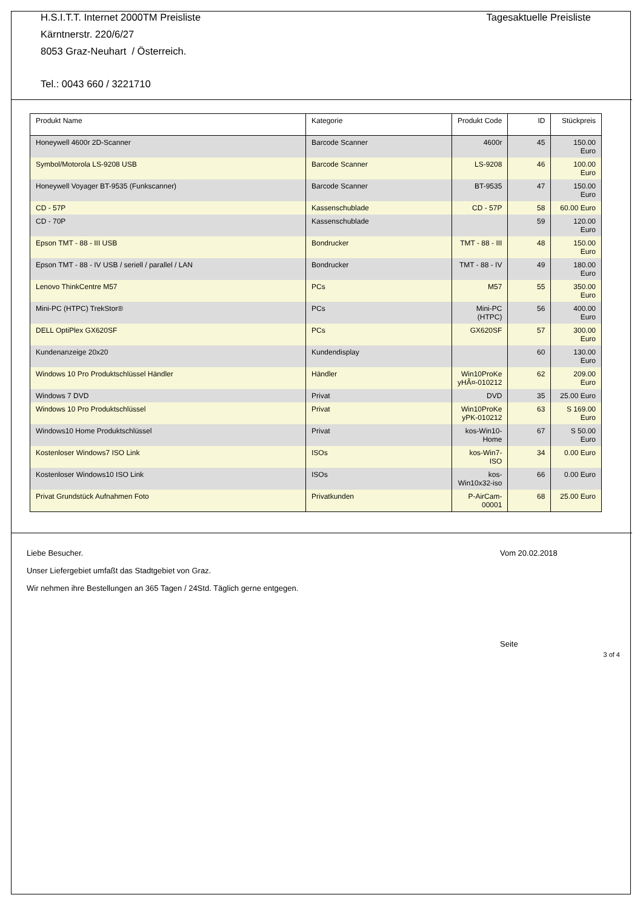Tagesaktuelle Preisliste
H.S.I.T.T. Internet 2000TM Preisliste
Kärntnerstr. 220/6/27
8053 Graz-Neuhart / Österreich.
Tel.: 0043 660 / 3221710
| Produkt Name | Kategorie | Produkt Code | ID | Stückpreis |
| --- | --- | --- | --- | --- |
| Honeywell 4600r 2D-Scanner | Barcode Scanner | 4600r | 45 | 150.00 Euro |
| Symbol/Motorola LS-9208 USB | Barcode Scanner | LS-9208 | 46 | 100.00 Euro |
| Honeywell Voyager BT-9535 (Funkscanner) | Barcode Scanner | BT-9535 | 47 | 150.00 Euro |
| CD - 57P | Kassenschublade | CD - 57P | 58 | 60.00 Euro |
| CD - 70P | Kassenschublade | | 59 | 120.00 Euro |
| Epson TMT - 88 - III USB | Bondrucker | TMT - 88 - III | 48 | 150.00 Euro |
| Epson TMT - 88 - IV USB / seriell / parallel / LAN | Bondrucker | TMT - 88 - IV | 49 | 180.00 Euro |
| Lenovo ThinkCentre M57 | PCs | M57 | 55 | 350.00 Euro |
| Mini-PC (HTPC) TrekStor® | PCs | Mini-PC (HTPC) | 56 | 400.00 Euro |
| DELL OptiPlex GX620SF | PCs | GX620SF | 57 | 300.00 Euro |
| Kundenanzeige 20x20 | Kundendisplay | | 60 | 130.00 Euro |
| Windows 10 Pro Produktschlüssel Händler | Händler | Win10ProKe yHÃ¤-010212 | 62 | 209.00 Euro |
| Windows 7 DVD | Privat | DVD | 35 | 25.00 Euro |
| Windows 10 Pro Produktschlüssel | Privat | Win10ProKe yPK-010212 | 63 | S 169.00 Euro |
| Windows10 Home Produktschlüssel | Privat | kos-Win10-Home | 67 | S 50.00 Euro |
| Kostenloser Windows7 ISO Link | ISOs | kos-Win7-ISO | 34 | 0.00 Euro |
| Kostenloser Windows10 ISO Link | ISOs | kos-Win10x32-iso | 66 | 0.00 Euro |
| Privat Grundstück Aufnahmen Foto | Privatkunden | P-AirCam-00001 | 68 | 25.00 Euro |
Vom 20.02.2018
Liebe Besucher.
Unser Liefergebiet umfaßt das Stadtgebiet von Graz.
Wir nehmen ihre Bestellungen an 365 Tagen / 24Std. Täglich gerne entgegen.
Seite
3 of 4